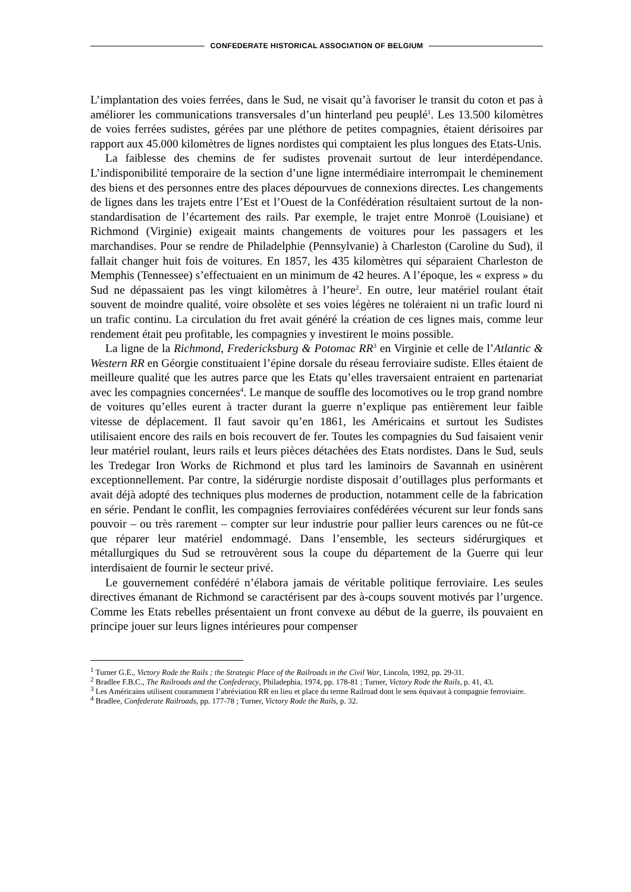CONFEDERATE HISTORICAL ASSOCIATION OF BELGIUM
L’implantation des voies ferrées, dans le Sud, ne visait qu’à favoriser le transit du coton et pas à améliorer les communications transversales d’un hinterland peu peuplé<sup>1</sup>. Les 13.500 kilomètres de voies ferrées sudistes, gérées par une pléthore de petites compagnies, étaient dérisoires par rapport aux 45.000 kilomètres de lignes nordistes qui comptaient les plus longues des Etats-Unis.
La faiblesse des chemins de fer sudistes provenait surtout de leur interdépendance. L’indisponibilité temporaire de la section d’une ligne intermédiaire interrompait le cheminement des biens et des personnes entre des places dépourvues de connexions directes. Les changements de lignes dans les trajets entre l’Est et l’Ouest de la Confédération résultaient surtout de la non-standardisation de l’écartement des rails. Par exemple, le trajet entre Monroë (Louisiane) et Richmond (Virginie) exigeait maints changements de voitures pour les passagers et les marchandises. Pour se rendre de Philadelphie (Pennsylvanie) à Charleston (Caroline du Sud), il fallait changer huit fois de voitures. En 1857, les 435 kilomètres qui séparaient Charleston de Memphis (Tennessee) s’effectuaient en un minimum de 42 heures. A l’époque, les « express » du Sud ne dépassaient pas les vingt kilomètres à l’heure<sup>2</sup>. En outre, leur matériel roulant était souvent de moindre qualité, voire obsolète et ses voies légères ne toléraient ni un trafic lourd ni un trafic continu. La circulation du fret avait généré la création de ces lignes mais, comme leur rendement était peu profitable, les compagnies y investirent le moins possible.
La ligne de la Richmond, Fredericksburg & Potomac RR<sup>3</sup> en Virginie et celle de l’Atlantic & Western RR en Géorgie constituaient l’épine dorsale du réseau ferroviaire sudiste. Elles étaient de meilleure qualité que les autres parce que les Etats qu’elles traversaient entraient en partenariat avec les compagnies concernées<sup>4</sup>. Le manque de souffle des locomotives ou le trop grand nombre de voitures qu’elles eurent à tracter durant la guerre n’explique pas entièrement leur faible vitesse de déplacement. Il faut savoir qu’en 1861, les Américains et surtout les Sudistes utilisaient encore des rails en bois recouvert de fer. Toutes les compagnies du Sud faisaient venir leur matériel roulant, leurs rails et leurs pièces détachées des Etats nordistes. Dans le Sud, seuls les Tredegar Iron Works de Richmond et plus tard les laminoirs de Savannah en usinèrent exceptionnellement. Par contre, la sidérurgie nordiste disposait d’outillages plus performants et avait déjà adopté des techniques plus modernes de production, notamment celle de la fabrication en série. Pendant le conflit, les compagnies ferroviaires confédérées vécurent sur leur fonds sans pouvoir – ou très rarement – compter sur leur industrie pour pallier leurs carences ou ne fût-ce que réparer leur matériel endommagé. Dans l’ensemble, les secteurs sidérurgiques et métallurgiques du Sud se retrouvèrent sous la coupe du département de la Guerre qui leur interdisaient de fournir le secteur privé.
Le gouvernement confédéré n’élabora jamais de véritable politique ferroviaire. Les seules directives émanant de Richmond se caractérisent par des à-coups souvent motivés par l’urgence. Comme les Etats rebelles présentaient un front convexe au début de la guerre, ils pouvaient en principe jouer sur leurs lignes intérieures pour compenser
<sup>1</sup> Turner G.E., Victory Rode the Rails ; the Strategic Place of the Railroads in the Civil War, Lincoln, 1992, pp. 29-31.
<sup>2</sup> Bradlee F.B.C., The Railroads and the Confederacy, Philadephia, 1974, pp. 178-81 ; Turner, Victory Rode the Rails, p. 41, 43.
<sup>3</sup> Les Américains utilisent couramment l’abréviation RR en lieu et place du terme Railroad dont le sens équivaut à compagnie ferroviaire.
<sup>4</sup> Bradlee, Confederate Railroads, pp. 177-78 ; Turner, Victory Rode the Rails, p. 32.